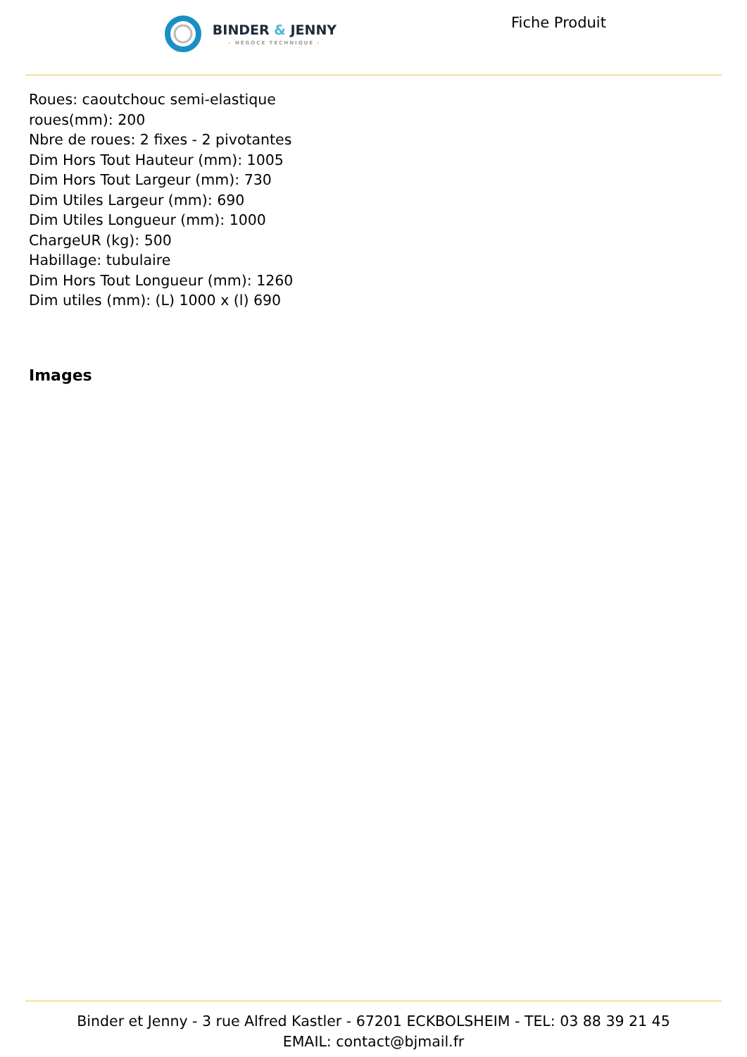BINDER & JENNY
- NÉGOCE TECHNIQUE -
Fiche Produit
Roues: caoutchouc semi-elastique
roues(mm): 200
Nbre de roues: 2 fixes - 2 pivotantes
Dim Hors Tout Hauteur (mm): 1005
Dim Hors Tout Largeur (mm): 730
Dim Utiles Largeur (mm): 690
Dim Utiles Longueur (mm): 1000
ChargeUR (kg): 500
Habillage: tubulaire
Dim Hors Tout Longueur (mm): 1260
Dim utiles (mm): (L) 1000 x (l) 690
Images
Binder et Jenny - 3 rue Alfred Kastler - 67201 ECKBOLSHEIM - TEL: 03 88 39 21 45
EMAIL: contact@bjmail.fr